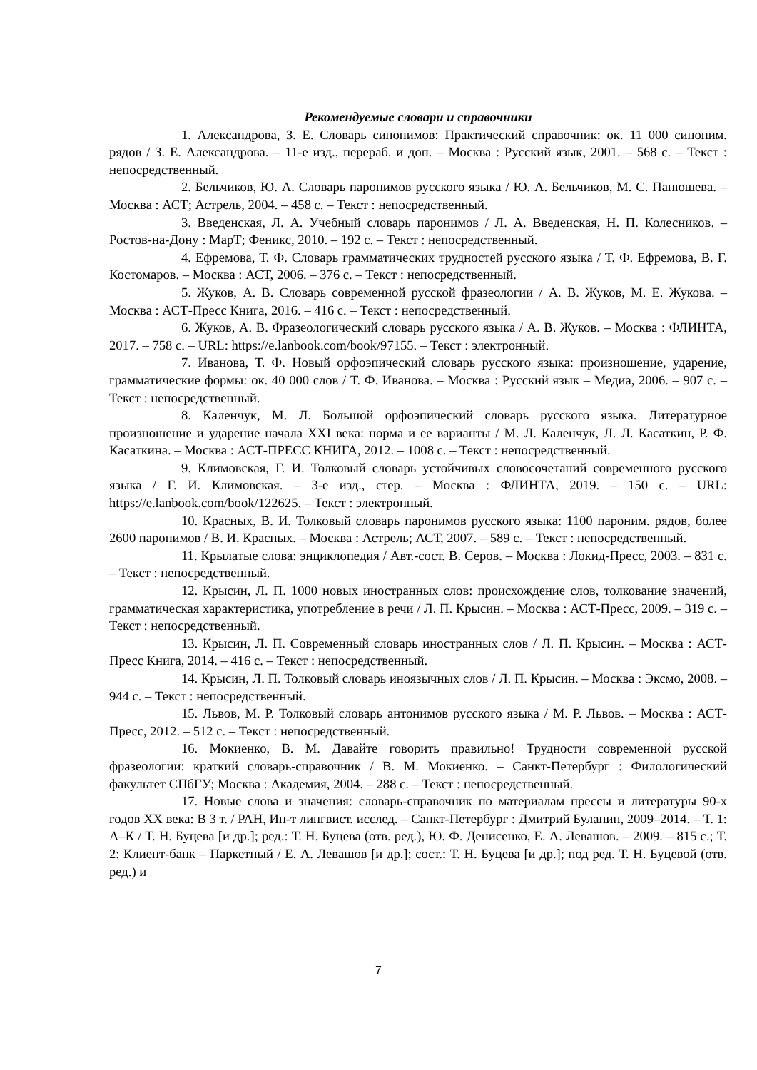Рекомендуемые словари и справочники
1. Александрова, З. Е. Словарь синонимов: Практический справочник: ок. 11 000 синоним. рядов / З. Е. Александрова. – 11-е изд., перераб. и доп. – Москва : Русский язык, 2001. – 568 с. – Текст : непосредственный.
2. Бельчиков, Ю. А. Словарь паронимов русского языка / Ю. А. Бельчиков, М. С. Панюшева. – Москва : АСТ; Астрель, 2004. – 458 с. – Текст : непосредственный.
3. Введенская, Л. А. Учебный словарь паронимов / Л. А. Введенская, Н. П. Колесников. – Ростов-на-Дону : МарТ; Феникс, 2010. – 192 с. – Текст : непосредственный.
4. Ефремова, Т. Ф. Словарь грамматических трудностей русского языка / Т. Ф. Ефремова, В. Г. Костомаров. – Москва : АСТ, 2006. – 376 с. – Текст : непосредственный.
5. Жуков, А. В. Словарь современной русской фразеологии / А. В. Жуков, М. Е. Жукова. – Москва : АСТ-Пресс Книга, 2016. – 416 с. – Текст : непосредственный.
6. Жуков, А. В. Фразеологический словарь русского языка / А. В. Жуков. – Москва : ФЛИНТА, 2017. – 758 с. – URL: https://e.lanbook.com/book/97155. – Текст : электронный.
7. Иванова, Т. Ф. Новый орфоэпический словарь русского языка: произношение, ударение, грамматические формы: ок. 40 000 слов / Т. Ф. Иванова. – Москва : Русский язык – Медиа, 2006. – 907 с. – Текст : непосредственный.
8. Каленчук, М. Л. Большой орфоэпический словарь русского языка. Литературное произношение и ударение начала XXI века: норма и ее варианты / М. Л. Каленчук, Л. Л. Касаткин, Р. Ф. Касаткина. – Москва : АСТ-ПРЕСС КНИГА, 2012. – 1008 с. – Текст : непосредственный.
9. Климовская, Г. И. Толковый словарь устойчивых словосочетаний современного русского языка / Г. И. Климовская. – 3-е изд., стер. – Москва : ФЛИНТА, 2019. – 150 с. – URL: https://e.lanbook.com/book/122625. – Текст : электронный.
10. Красных, В. И. Толковый словарь паронимов русского языка: 1100 пароним. рядов, более 2600 паронимов / В. И. Красных. – Москва : Астрель; АСТ, 2007. – 589 с. – Текст : непосредственный.
11. Крылатые слова: энциклопедия / Авт.-сост. В. Серов. – Москва : Локид-Пресс, 2003. – 831 с. – Текст : непосредственный.
12. Крысин, Л. П. 1000 новых иностранных слов: происхождение слов, толкование значений, грамматическая характеристика, употребление в речи / Л. П. Крысин. – Москва : АСТ-Пресс, 2009. – 319 с. – Текст : непосредственный.
13. Крысин, Л. П. Современный словарь иностранных слов / Л. П. Крысин. – Москва : АСТ-Пресс Книга, 2014. – 416 с. – Текст : непосредственный.
14. Крысин, Л. П. Толковый словарь иноязычных слов / Л. П. Крысин. – Москва : Эксмо, 2008. – 944 с. – Текст : непосредственный.
15. Львов, М. Р. Толковый словарь антонимов русского языка / М. Р. Львов. – Москва : АСТ-Пресс, 2012. – 512 с. – Текст : непосредственный.
16. Мокиенко, В. М. Давайте говорить правильно! Трудности современной русской фразеологии: краткий словарь-справочник / В. М. Мокиенко. – Санкт-Петербург : Филологический факультет СПбГУ; Москва : Академия, 2004. – 288 с. – Текст : непосредственный.
17. Новые слова и значения: словарь-справочник по материалам прессы и литературы 90-х годов XX века: В 3 т. / РАН, Ин-т лингвист. исслед. – Санкт-Петербург : Дмитрий Буланин, 2009–2014. – Т. 1: А–К / Т. Н. Буцева [и др.]; ред.: Т. Н. Буцева (отв. ред.), Ю. Ф. Денисенко, Е. А. Левашов. – 2009. – 815 с.; Т. 2: Клиент-банк – Паркетный / Е. А. Левашов [и др.]; сост.: Т. Н. Буцева [и др.]; под ред. Т. Н. Буцевой (отв. ред.) и
7